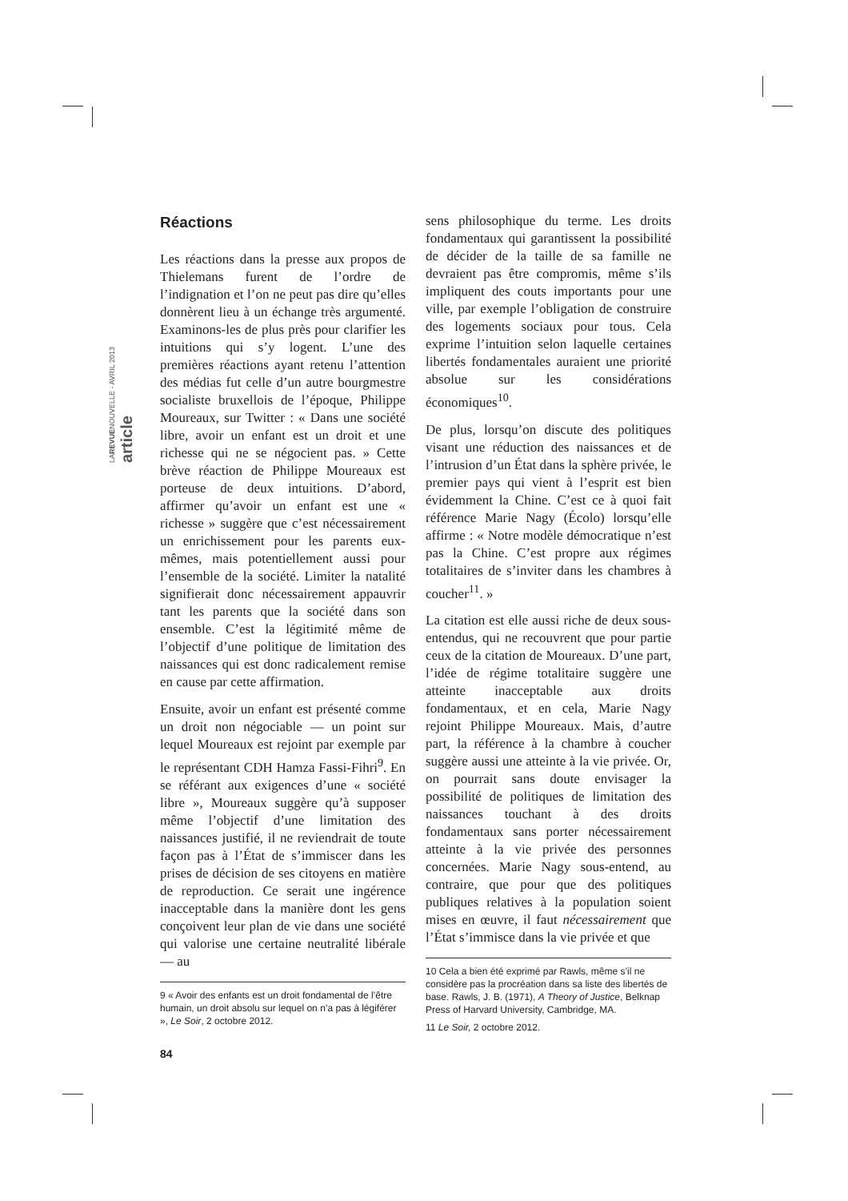LAREVUENOUVELLE - AVRIL 2013
article
Réactions
Les réactions dans la presse aux propos de Thielemans furent de l’ordre de l’indignation et l’on ne peut pas dire qu’elles donnèrent lieu à un échange très argumenté. Examinons-les de plus près pour clarifier les intuitions qui s’y logent. L’une des premières réactions ayant retenu l’attention des médias fut celle d’un autre bourgmestre socialiste bruxellois de l’époque, Philippe Moureaux, sur Twitter : « Dans une société libre, avoir un enfant est un droit et une richesse qui ne se négocient pas. » Cette brève réaction de Philippe Moureaux est porteuse de deux intuitions. D’abord, affirmer qu’avoir un enfant est une « richesse » suggère que c’est nécessairement un enrichissement pour les parents eux-mêmes, mais potentiellement aussi pour l’ensemble de la société. Limiter la natalité signifierait donc nécessairement appauvrir tant les parents que la société dans son ensemble. C’est la légitimité même de l’objectif d’une politique de limitation des naissances qui est donc radicalement remise en cause par cette affirmation.
Ensuite, avoir un enfant est présenté comme un droit non négociable — un point sur lequel Moureaux est rejoint par exemple par le représentant CDH Hamza Fassi-Fihri<sup>9</sup>. En se référant aux exigences d’une « société libre », Moureaux suggère qu’à supposer même l’objectif d’une limitation des naissances justifié, il ne reviendrait de toute façon pas à l’État de s’immiscer dans les prises de décision de ses citoyens en matière de reproduction. Ce serait une ingérence inacceptable dans la manière dont les gens conçoivent leur plan de vie dans une société qui valorise une certaine neutralité libérale — au
9 « Avoir des enfants est un droit fondamental de l’être humain, un droit absolu sur lequel on n’a pas à légiférer », Le Soir, 2 octobre 2012.
sens philosophique du terme. Les droits fondamentaux qui garantissent la possibilité de décider de la taille de sa famille ne devraient pas être compromis, même s’ils impliquent des couts importants pour une ville, par exemple l’obligation de construire des logements sociaux pour tous. Cela exprime l’intuition selon laquelle certaines libertés fondamentales auraient une priorité absolue sur les considérations économiques<sup>10</sup>.
De plus, lorsqu’on discute des politiques visant une réduction des naissances et de l’intrusion d’un État dans la sphère privée, le premier pays qui vient à l’esprit est bien évidemment la Chine. C’est ce à quoi fait référence Marie Nagy (Écolo) lorsqu’elle affirme : « Notre modèle démocratique n’est pas la Chine. C’est propre aux régimes totalitaires de s’inviter dans les chambres à coucher<sup>11</sup>. »
La citation est elle aussi riche de deux sous-entendus, qui ne recouvrent que pour partie ceux de la citation de Moureaux. D’une part, l’idée de régime totalitaire suggère une atteinte inacceptable aux droits fondamentaux, et en cela, Marie Nagy rejoint Philippe Moureaux. Mais, d’autre part, la référence à la chambre à coucher suggère aussi une atteinte à la vie privée. Or, on pourrait sans doute envisager la possibilité de politiques de limitation des naissances touchant à des droits fondamentaux sans porter nécessairement atteinte à la vie privée des personnes concernées. Marie Nagy sous-entend, au contraire, que pour que des politiques publiques relatives à la population soient mises en œuvre, il faut nécessairement que l’État s’immisce dans la vie privée et que
10 Cela a bien été exprimé par Rawls, même s’il ne considère pas la procréation dans sa liste des libertés de base. Rawls, J. B. (1971), A Theory of Justice, Belknap Press of Harvard University, Cambridge, MA.
11 Le Soir, 2 octobre 2012.
84